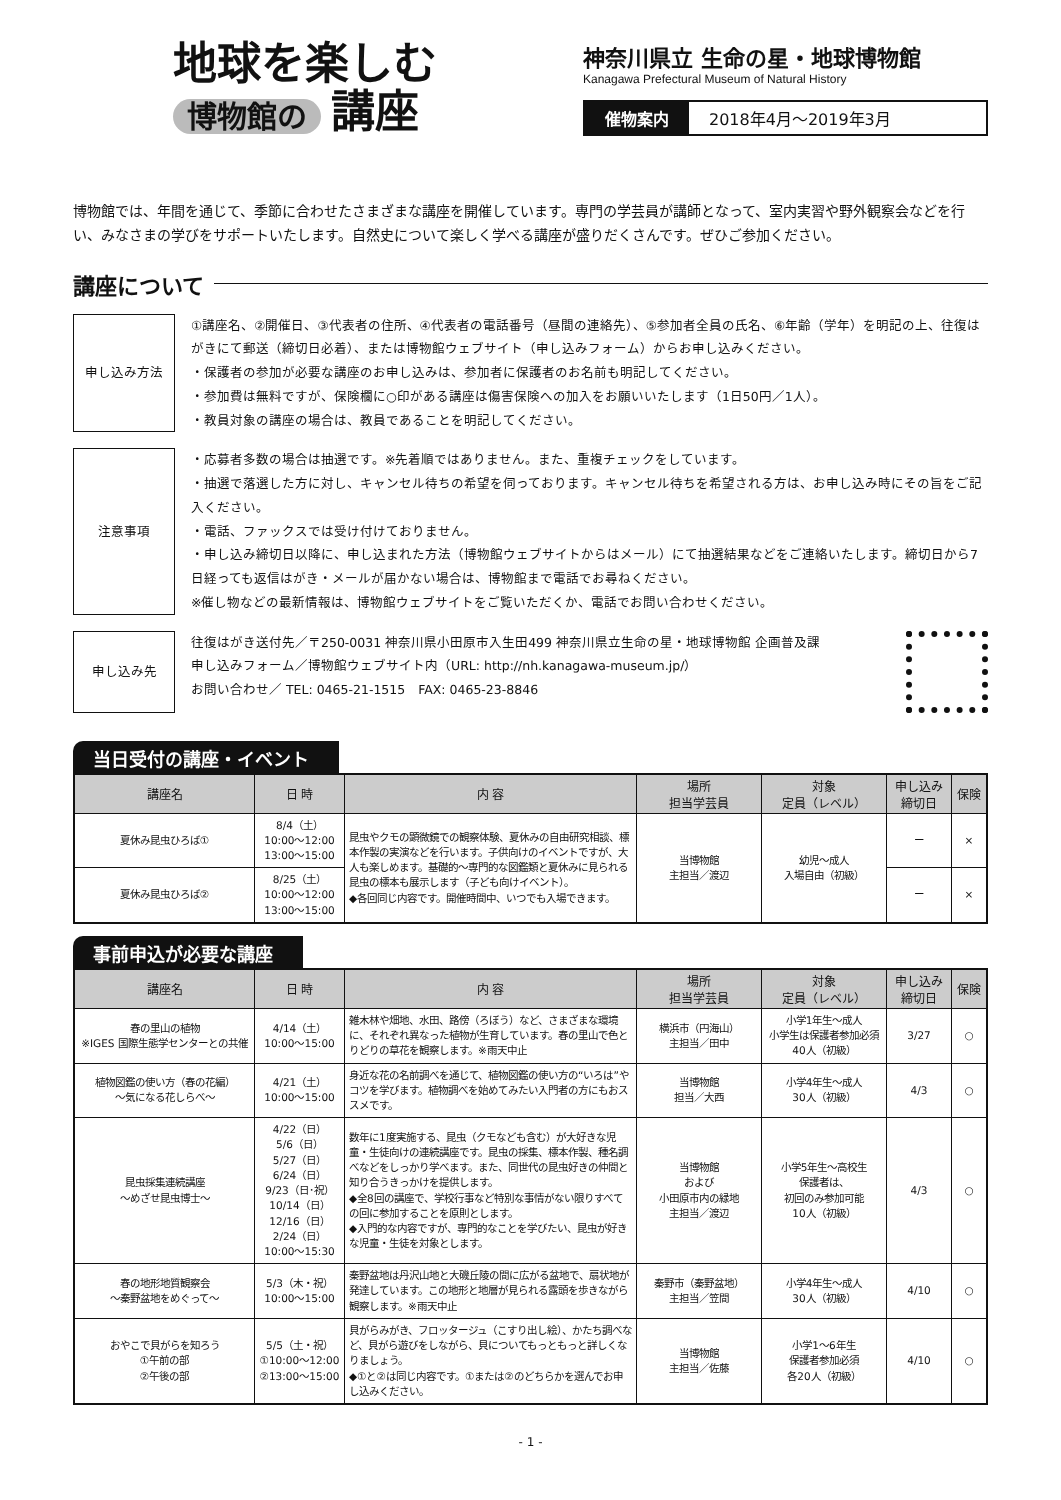地球を楽しむ
博物館の 講座
神奈川県立 生命の星・地球博物館
Kanagawa Prefectural Museum of Natural History
催物案内 2018年4月～2019年3月
博物館では、年間を通じて、季節に合わせたさまざまな講座を開催しています。専門の学芸員が講師となって、室内実習や野外観察会などを行い、みなさまの学びをサポートいたします。自然史について楽しく学べる講座が盛りだくさんです。ぜひご参加ください。
講座について
申し込み方法 ①講座名、②開催日、③代表者の住所、④代表者の電話番号（昼間の連絡先）、⑤参加者全員の氏名、⑥年齢（学年）を明記の上、往復はがきにて郵送（締切日必着）、または博物館ウェブサイト（申し込みフォーム）からお申し込みください。
・保護者の参加が必要な講座のお申し込みは、参加者に保護者のお名前も明記してください。
・参加費は無料ですが、保険欄に○印がある講座は傷害保険への加入をお願いいたします（1日50円／1人）。
・教員対象の講座の場合は、教員であることを明記してください。
注意事項 ・応募者多数の場合は抽選です。※先着順ではありません。また、重複チェックをしています。
・抽選で落選した方に対し、キャンセル待ちの希望を伺っております。キャンセル待ちを希望される方は、お申し込み時にその旨をご記入ください。
・電話、ファックスでは受け付けておりません。
・申し込み締切日以降に、申し込まれた方法（博物館ウェブサイトからはメール）にて抽選結果などをご連絡いたします。締切日から7日経っても返信はがき・メールが届かない場合は、博物館まで電話でお尋ねください。
※催し物などの最新情報は、博物館ウェブサイトをご覧いただくか、電話でお問い合わせください。
申し込み先 往復はがき送付先／〒250-0031 神奈川県小田原市入生田499 神奈川県立生命の星・地球博物館 企画普及課
申し込みフォーム／博物館ウェブサイト内（URL: http://nh.kanagawa-museum.jp/）
お問い合わせ／ TEL: 0465-21-1515　FAX: 0465-23-8846
当日受付の講座・イベント
| 講座名 | 日 時 | 内 容 | 場所 担当学芸員 | 対象 定員（レベル） | 申し込み 締切日 | 保険 |
| --- | --- | --- | --- | --- | --- | --- |
| 夏休み昆虫ひろば① | 8/4（土） 10:00～12:00 13:00～15:00 | 昆虫やクモの顕微鏡での観察体験、夏休みの自由研究相談、標本作製の実演などを行います。子供向けのイベントですが、大人も楽しめます。基礎的～専門的な図鑑類と夏休みに見られる昆虫の標本も展示します（子ども向けイベント）。 ◆各回同じ内容です。開催時間中、いつでも入場できます。 | 当博物館 主担当／渡辺 | 幼児～成人 入場自由（初級） | ー | × |
| 夏休み昆虫ひろば② | 8/25（土） 10:00～12:00 13:00～15:00 | | | | ー | × |
事前申込が必要な講座
| 講座名 | 日 時 | 内 容 | 場所 担当学芸員 | 対象 定員（レベル） | 申し込み 締切日 | 保険 |
| --- | --- | --- | --- | --- | --- | --- |
| 春の里山の植物 ※IGES 国際生態学センターとの共催 | 4/14（土） 10:00～15:00 | 雑木林や畑地、水田、路傍（ろぼう）など、さまざまな環境に、それぞれ異なった植物が生育しています。春の里山で色とりどりの草花を観察します。※雨天中止 | 横浜市（円海山） 主担当／田中 | 小学1年生～成人 小学生は保護者参加必須 40人（初級） | 3/27 | ○ |
| 植物図鑑の使い方（春の花編） ～気になる花しらべ～ | 4/21（土） 10:00～15:00 | 身近な花の名前調べを通じて、植物図鑑の使い方の“いろは”やコツを学びます。植物調べを始めてみたい入門者の方にもおススメです。 | 当博物館 担当／大西 | 小学4年生～成人 30人（初級） | 4/3 | ○ |
| 昆虫採集連続講座 ～めざせ昆虫博士～ | 4/22（日） 5/6（日） 5/27（日） 6/24（日） 9/23（日･祝） 10/14（日） 12/16（日） 2/24（日） 10:00～15:30 | 数年に1度実施する、昆虫（クモなども含む）が大好きな児童・生徒向けの連続講座です。昆虫の採集、標本作製、種名調べなどをしっかり学べます。また、同世代の昆虫好きの仲間と知り合うきっかけを提供します。 ◆全8回の講座で、学校行事など特別な事情がない限りすべての回に参加することを原則とします。 ◆入門的な内容ですが、専門的なことを学びたい、昆虫が好きな児童・生徒を対象とします。 | 当博物館 および 小田原市内の緑地 主担当／渡辺 | 小学5年生～高校生 保護者は、 初回のみ参加可能 10人（初級） | 4/3 | ○ |
| 春の地形地質観察会 ～秦野盆地をめぐって～ | 5/3（木・祝） 10:00～15:00 | 秦野盆地は丹沢山地と大磯丘陵の間に広がる盆地で、扇状地が発達しています。この地形と地層が見られる露頭を歩きながら観察します。※雨天中止 | 秦野市（秦野盆地） 主担当／笠間 | 小学4年生～成人 30人（初級） | 4/10 | ○ |
| おやこで貝がらを知ろう ①午前の部 ②午後の部 | 5/5（土・祝） ①10:00～12:00 ②13:00～15:00 | 貝がらみがき、フロッタージュ（こすり出し絵）、かたち調べなど、貝がら遊びをしながら、貝についてもっともっと詳しくなりましょう。 ◆①と②は同じ内容です。①または②のどちらかを選んでお申し込みください。 | 当博物館 主担当／佐藤 | 小学1～6年生 保護者参加必須 各20人（初級） | 4/10 | ○ |
- 1 -